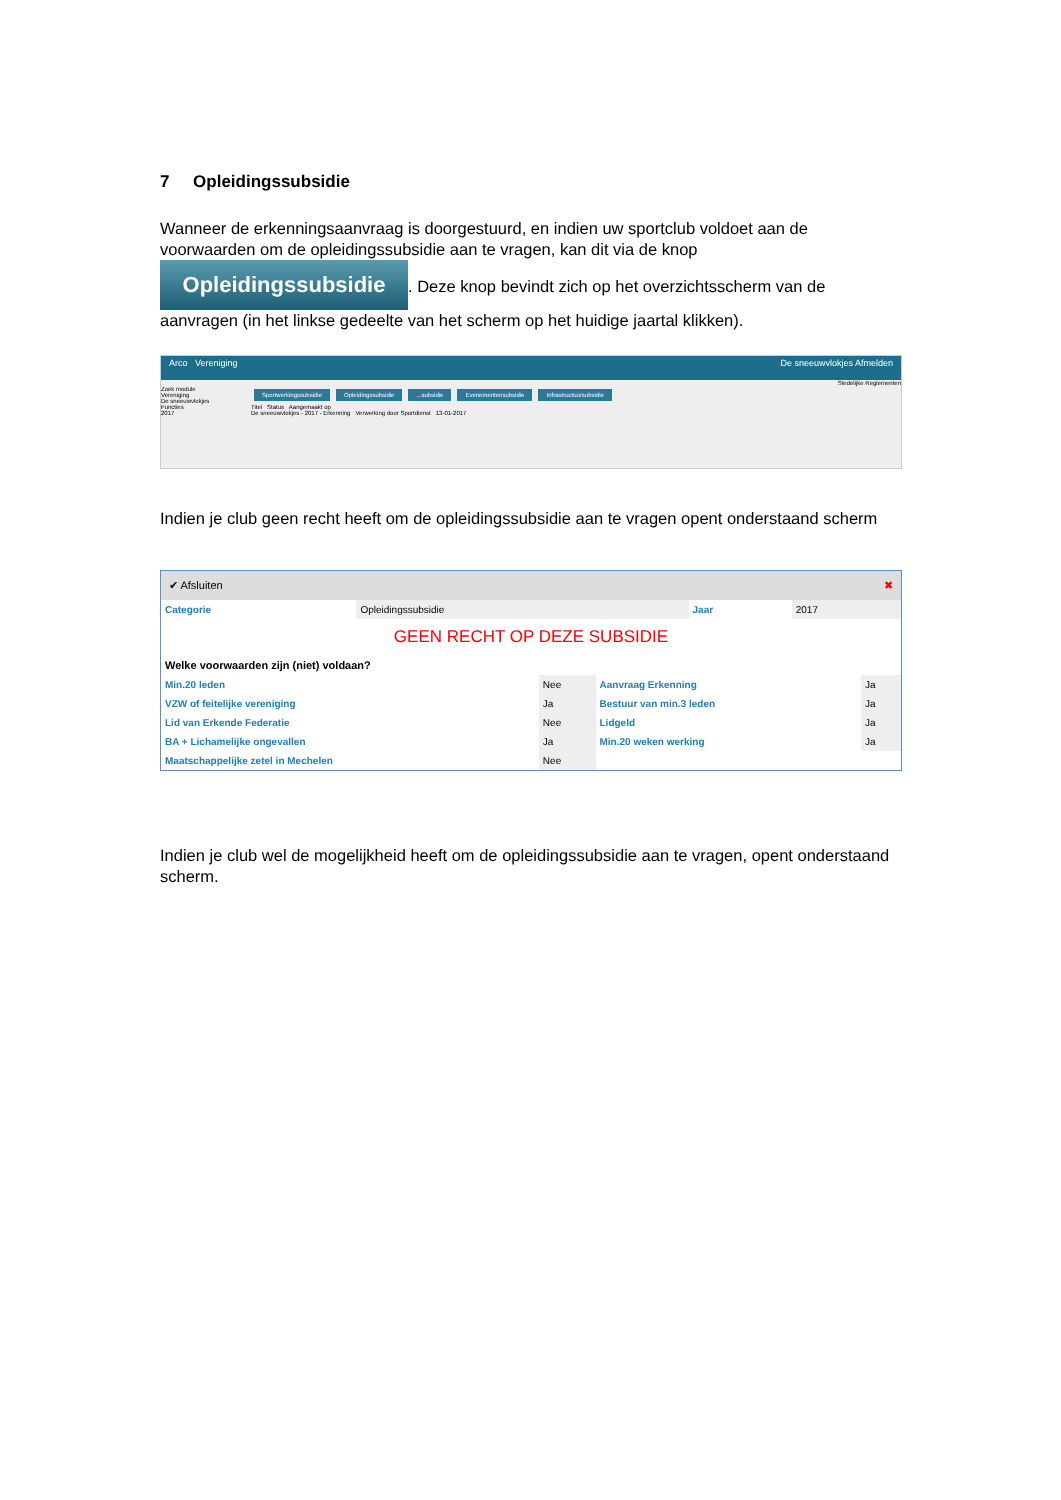7 Opleidingssubsidie
Wanneer de erkenningsaanvraag is doorgestuurd, en indien uw sportclub voldoet aan de voorwaarden om de opleidingssubsidie aan te vragen, kan dit via de knop Opleidingssubsidie. Deze knop bevindt zich op het overzichtsscherm van de aanvragen (in het linkse gedeelte van het scherm op het huidige jaartal klikken).
Arco Vereniging De sneeuwvlokjes Afmelden
Stedelijke Reglementen
Zoek module
Vereniging
De sneeuwvlokjes
Functies
2017
Sportwerkingssubsidie Opleidingssubsidie...subsidie Evenementensubsidie Infrastructuursubsidie
Titel Status Aangemaakt op
De sneeuwvlokjes - 2017 - Erkenning Verwerking door Sportdienst 13-01-2017
Indien je club geen recht heeft om de opleidingssubsidie aan te vragen opent onderstaand scherm
✔ Afsluiten ✖
| Categorie | Opleidingssubsidie | Jaar | 2017 |
GEEN RECHT OP DEZE SUBSIDIE
Welke voorwaarden zijn (niet) voldaan?
| Min.20 leden | Nee | Aanvraag Erkenning | Ja |
| VZW of feitelijke vereniging | Ja | Bestuur van min.3 leden | Ja |
| Lid van Erkende Federatie | Nee | Lidgeld | Ja |
| BA + Lichamelijke ongevallen | Ja | Min.20 weken werking | Ja |
| Maatschappelijke zetel in Mechelen | Nee | | |
Indien je club wel de mogelijkheid heeft om de opleidingssubsidie aan te vragen, opent onderstaand scherm.